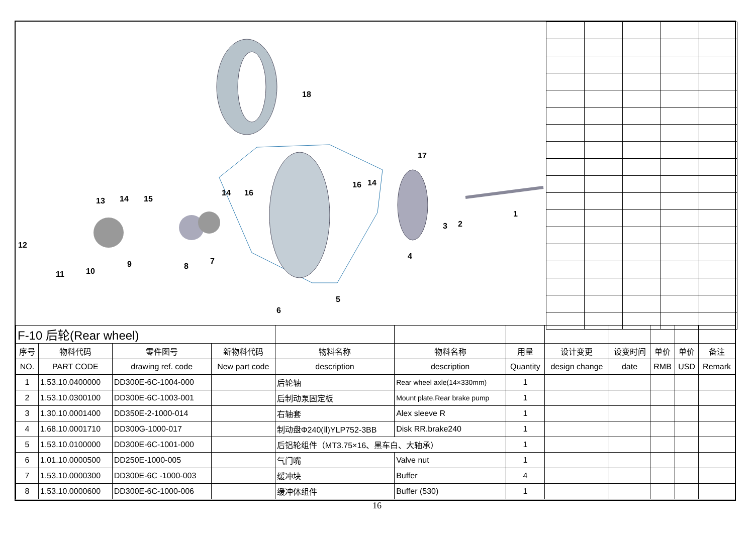18
17
13
14
15
14
16
16
14
1
2
3
12
11
10
9
8
7
4
5
6
| F-10 后轮(Rear wheel) | | | | | | | | | | | |
| 序号 | 物料代码 | 零件图号 | 新物料代码 | 物料名称 | 物料名称 | 用量 | 设计变更 | 设变时间 | 单价 | 单价 | 备注 |
| NO. | PART CODE | drawing ref. code | New part code | description | description | Quantity | design change | date | RMB | USD | Remark |
| 1 | 1.53.10.0400000 | DD300E-6C-1004-000 | | 后轮轴 | Rear wheel axle(14×330mm) | 1 | | | | | |
| 2 | 1.53.10.0300100 | DD300E-6C-1003-001 | | 后制动泵固定板 | Mount plate.Rear brake pump | 1 | | | | | |
| 3 | 1.30.10.0001400 | DD350E-2-1000-014 | | 右轴套 | Alex sleeve R | 1 | | | | | |
| 4 | 1.68.10.0001710 | DD300G-1000-017 | | 制动盘Φ240(Ⅱ)YLP752-3BB | Disk RR.brake240 | 1 | | | | | |
| 5 | 1.53.10.0100000 | DD300E-6C-1001-000 | | 后铝轮组件（MT3.75×16、黑车白、大轴承） | | 1 | | | | | |
| 6 | 1.01.10.0000500 | DD250E-1000-005 | | 气门嘴 | Valve nut | 1 | | | | | |
| 7 | 1.53.10.0000300 | DD300E-6C -1000-003 | | 缓冲块 | Buffer | 4 | | | | | |
| 8 | 1.53.10.0000600 | DD300E-6C-1000-006 | | 缓冲体组件 | Buffer (530) | 1 | | | | | |
16